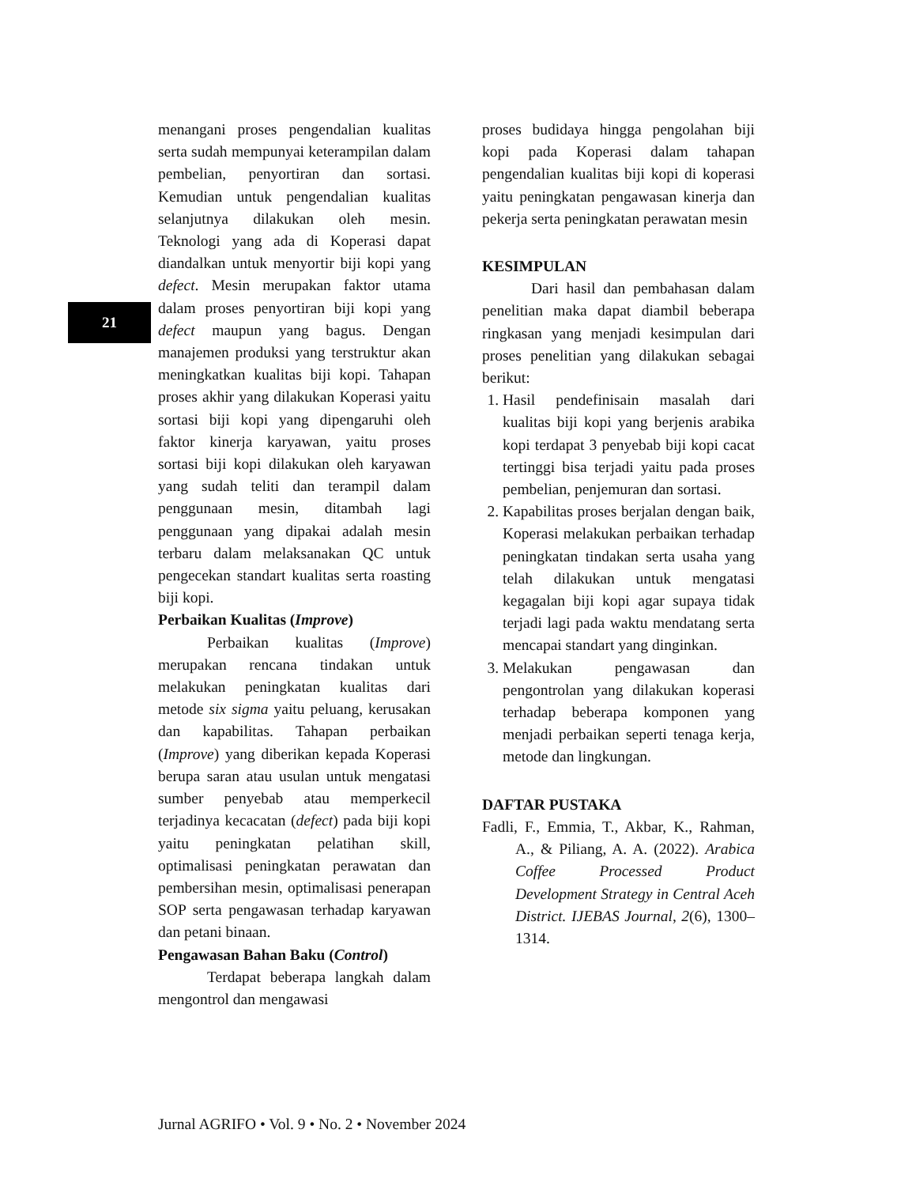21
menangani proses pengendalian kualitas serta sudah mempunyai keterampilan dalam pembelian, penyortiran dan sortasi. Kemudian untuk pengendalian kualitas selanjutnya dilakukan oleh mesin. Teknologi yang ada di Koperasi dapat diandalkan untuk menyortir biji kopi yang defect. Mesin merupakan faktor utama dalam proses penyortiran biji kopi yang defect maupun yang bagus. Dengan manajemen produksi yang terstruktur akan meningkatkan kualitas biji kopi. Tahapan proses akhir yang dilakukan Koperasi yaitu sortasi biji kopi yang dipengaruhi oleh faktor kinerja karyawan, yaitu proses sortasi biji kopi dilakukan oleh karyawan yang sudah teliti dan terampil dalam penggunaan mesin, ditambah lagi penggunaan yang dipakai adalah mesin terbaru dalam melaksanakan QC untuk pengecekan standart kualitas serta roasting biji kopi.
Perbaikan Kualitas (Improve)
Perbaikan kualitas (Improve) merupakan rencana tindakan untuk melakukan peningkatan kualitas dari metode six sigma yaitu peluang, kerusakan dan kapabilitas. Tahapan perbaikan (Improve) yang diberikan kepada Koperasi berupa saran atau usulan untuk mengatasi sumber penyebab atau memperkecil terjadinya kecacatan (defect) pada biji kopi yaitu peningkatan pelatihan skill, optimalisasi peningkatan perawatan dan pembersihan mesin, optimalisasi penerapan SOP serta pengawasan terhadap karyawan dan petani binaan.
Pengawasan Bahan Baku (Control)
Terdapat beberapa langkah dalam mengontrol dan mengawasi
proses budidaya hingga pengolahan biji kopi pada Koperasi dalam tahapan pengendalian kualitas biji kopi di koperasi yaitu peningkatan pengawasan kinerja dan pekerja serta peningkatan perawatan mesin
KESIMPULAN
Dari hasil dan pembahasan dalam penelitian maka dapat diambil beberapa ringkasan yang menjadi kesimpulan dari proses penelitian yang dilakukan sebagai berikut:
1. Hasil pendefinisain masalah dari kualitas biji kopi yang berjenis arabika kopi terdapat 3 penyebab biji kopi cacat tertinggi bisa terjadi yaitu pada proses pembelian, penjemuran dan sortasi.
2. Kapabilitas proses berjalan dengan baik, Koperasi melakukan perbaikan terhadap peningkatan tindakan serta usaha yang telah dilakukan untuk mengatasi kegagalan biji kopi agar supaya tidak terjadi lagi pada waktu mendatang serta mencapai standart yang dinginkan.
3. Melakukan pengawasan dan pengontrolan yang dilakukan koperasi terhadap beberapa komponen yang menjadi perbaikan seperti tenaga kerja, metode dan lingkungan.
DAFTAR PUSTAKA
Fadli, F., Emmia, T., Akbar, K., Rahman, A., & Piliang, A. A. (2022). Arabica Coffee Processed Product Development Strategy in Central Aceh District. IJEBAS Journal, 2(6), 1300–1314.
Jurnal AGRIFO • Vol. 9 • No. 2 • November 2024